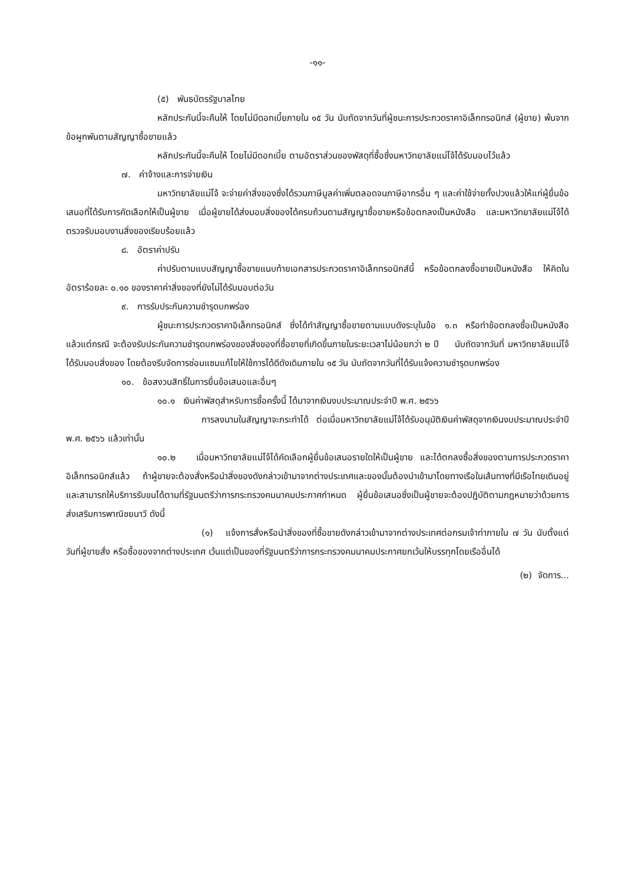-๑๑-
(๕) พันธบัตรรัฐบาลไทย
หลักประกันนี้จะคืนให้ โดยไม่มีดอกเบี้ยภายใน ๑๕ วัน นับถัดจากวันที่ผู้ชนะการประกวดราคาอิเล็กทรอนิกส์ (ผู้ขาย) พ้นจากข้อผูกพันตามสัญญาซื้อขายแล้ว
หลักประกันนี้จะคืนให้ โดยไม่มีดอกเบี้ย ตามอัตราส่วนของพัสดุที่ซื้อซึ่งมหาวิทยาลัยแม่โจ้ได้รับมอบไว้แล้ว
๗. ค่าจ้างและการจ่ายเงิน
มหาวิทยาลัยแม่โจ้ จะจ่ายค่าสิ่งของซึ่งได้รวมภาษีมูลค่าเพิ่มตลอดจนภาษีอากรอื่น ๆ และค่าใช้จ่ายทั้งปวงแล้วให้แก่ผู้ยื่นข้อเสนอที่ได้รับการคัดเลือกให้เป็นผู้ขาย เมื่อผู้ขายได้ส่งมอบสิ่งของได้ครบถ้วนตามสัญญาซื้อขายหรือข้อตกลงเป็นหนังสือ และมหาวิทยาลัยแม่โจ้ได้ตรวจรับมอบงานสิ่งของเรียบร้อยแล้ว
๘. อัตราค่าปรับ
ค่าปรับตามแบบสัญญาซื้อขายแนบท้ายเอกสารประกวดราคาอิเล็กทรอนิกส์นี้ หรือข้อตกลงซื้อขายเป็นหนังสือ ให้คิดในอัตราร้อยละ ๐.๑๐ ของราคาค่าสิ่งของที่ยังไม่ได้รับมอบต่อวัน
๙. การรับประกันความชำรุดบกพร่อง
ผู้ชนะการประกวดราคาอิเล็กทรอนิกส์ ซึ่งได้ทำสัญญาซื้อขายตามแบบดังระบุในข้อ ๑.๓ หรือทำข้อตกลงซื้อเป็นหนังสือ แล้วแต่กรณี จะต้องรับประกันความชำรุดบกพร่องของสิ่งของที่ซื้อขายที่เกิดขึ้นภายในระยะเวลาไม่น้อยกว่า ๒ ปี นับถัดจากวันที่ มหาวิทยาลัยแม่โจ้ ได้รับมอบสิ่งของ โดยต้องรีบจัดการซ่อมแซมแก้ไขให้ใช้การได้ดีดังเดิมภายใน ๑๕ วัน นับถัดจากวันที่ได้รับแจ้งความชำรุดบกพร่อง
๑๐. ข้อสงวนสิทธิ์ในการยื่นข้อเสนอและอื่นๆ
๑๐.๑ เงินค่าพัสดุสำหรับการซื้อครั้งนี้ ได้มาจากเงินงบประมาณประจำปี พ.ศ. ๒๕๖๖
การลงนามในสัญญาจะกระทำได้ ต่อเมื่อมหาวิทยาลัยแม่โจ้ได้รับอนุมัติเงินค่าพัสดุจากเงินงบประมาณประจำปี พ.ศ. ๒๕๖๖ แล้วเท่านั้น
๑๐.๒ เมื่อมหาวิทยาลัยแม่โจ้ได้คัดเลือกผู้ยื่นข้อเสนอรายใดให้เป็นผู้ขาย และได้ตกลงซื้อสิ่งของตามการประกวดราคาอิเล็กทรอนิกส์แล้ว ถ้าผู้ขายจะต้องสั่งหรือนำสิ่งของดังกล่าวเข้ามาจากต่างประเทศและของนั้นต้องนำเข้ามาโดยทางเรือในเส้นทางที่มีเรือไทยเดินอยู่ และสามารถให้บริการรับขนได้ตามที่รัฐมนตรีว่าการกระทรวงคมนาคมประกาศกำหนด ผู้ยื่นข้อเสนอซึ่งเป็นผู้ขายจะต้องปฏิบัติตามกฎหมายว่าด้วยการส่งเสริมการพาณิชยนาวี ดังนี้
(๑) แจ้งการสั่งหรือนำสิ่งของที่ซื้อขายดังกล่าวเข้ามาจากต่างประเทศต่อกรมเจ้าท่าภายใน ๗ วัน นับตั้งแต่วันที่ผู้ขายสั่ง หรือซื้อของจากต่างประเทศ เว้นแต่เป็นของที่รัฐมนตรีว่าการกระทรวงคมนาคมประกาศยกเว้นให้บรรทุกโดยเรืออื่นได้
(๒) จัดการ...